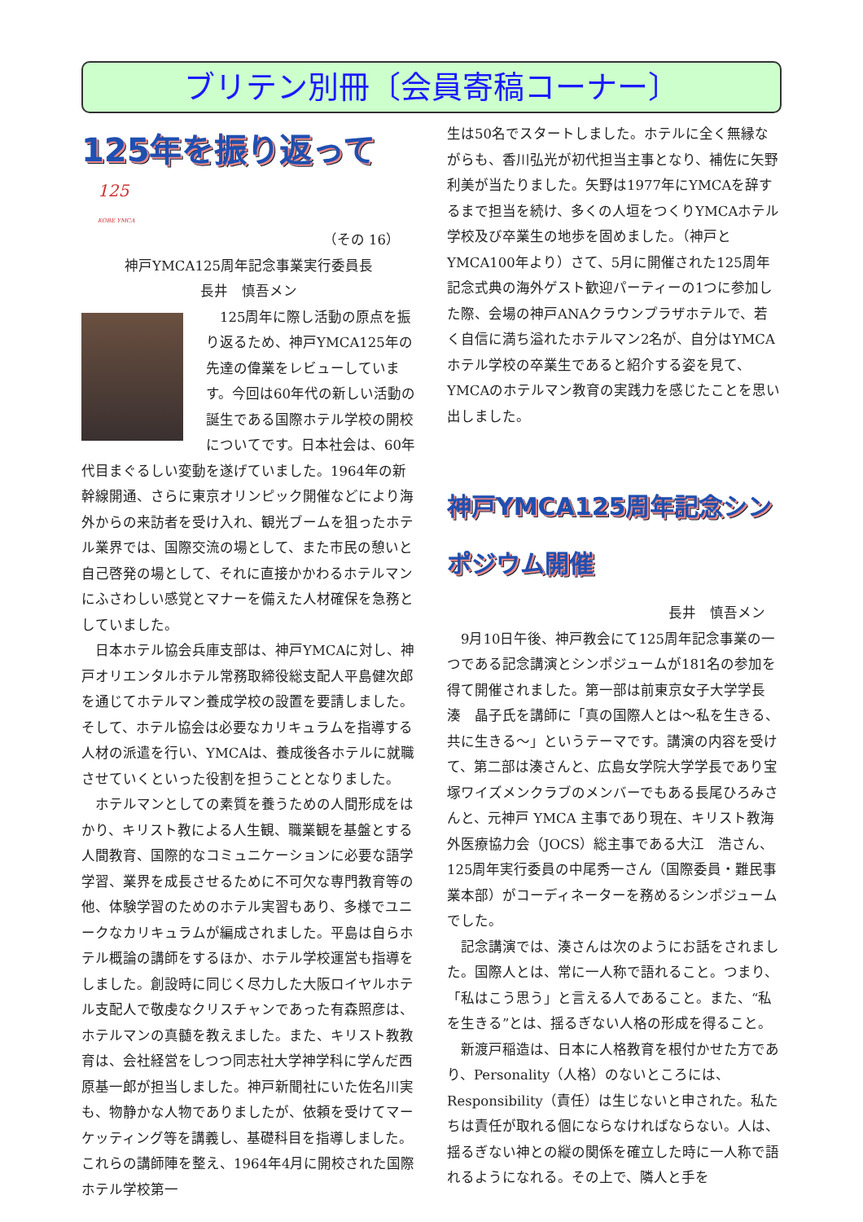ブリテン別冊〔会員寄稿コーナー〕
125年を振り返って 125
KOBE YMCA
（その 16）
神戸YMCA125周年記念事業実行委員長
長井　慎吾メン
　125周年に際し活動の原点を振り返るため、神戸YMCA125年の先達の偉業をレビューしています。今回は60年代の新しい活動の誕生である国際ホテル学校の開校についてです。日本社会は、60年代目まぐるしい変動を遂げていました。1964年の新幹線開通、さらに東京オリンピック開催などにより海外からの来訪者を受け入れ、観光ブームを狙ったホテル業界では、国際交流の場として、また市民の憩いと自己啓発の場として、それに直接かかわるホテルマンにふさわしい感覚とマナーを備えた人材確保を急務としていました。
　日本ホテル協会兵庫支部は、神戸YMCAに対し、神戸オリエンタルホテル常務取締役総支配人平島健次郎を通じてホテルマン養成学校の設置を要請しました。そして、ホテル協会は必要なカリキュラムを指導する人材の派遣を行い、YMCAは、養成後各ホテルに就職させていくといった役割を担うこととなりました。
　ホテルマンとしての素質を養うための人間形成をはかり、キリスト教による人生観、職業観を基盤とする人間教育、国際的なコミュニケーションに必要な語学学習、業界を成長させるために不可欠な専門教育等の他、体験学習のためのホテル実習もあり、多様でユニークなカリキュラムが編成されました。平島は自らホテル概論の講師をするほか、ホテル学校運営も指導をしました。創設時に同じく尽力した大阪ロイヤルホテル支配人で敬虔なクリスチャンであった有森照彦は、ホテルマンの真髄を教えました。また、キリスト教教育は、会社経営をしつつ同志社大学神学科に学んだ西原基一郎が担当しました。神戸新聞社にいた佐名川実も、物静かな人物でありましたが、依頼を受けてマーケッティング等を講義し、基礎科目を指導しました。これらの講師陣を整え、1964年4月に開校された国際ホテル学校第一
生は50名でスタートしました。ホテルに全く無縁ながらも、香川弘光が初代担当主事となり、補佐に矢野利美が当たりました。矢野は1977年にYMCAを辞するまで担当を続け、多くの人垣をつくりYMCAホテル学校及び卒業生の地歩を固めました。（神戸とYMCA100年より）さて、5月に開催された125周年記念式典の海外ゲスト歓迎パーティーの1つに参加した際、会場の神戸ANAクラウンプラザホテルで、若く自信に満ち溢れたホテルマン2名が、自分はYMCAホテル学校の卒業生であると紹介する姿を見て、YMCAのホテルマン教育の実践力を感じたことを思い出しました。
神戸YMCA125周年記念シンポジウム開催
長井　慎吾メン
　9月10日午後、神戸教会にて125周年記念事業の一つである記念講演とシンポジュームが181名の参加を得て開催されました。第一部は前東京女子大学学長　湊　晶子氏を講師に「真の国際人とは～私を生きる、共に生きる～」というテーマです。講演の内容を受けて、第二部は湊さんと、広島女学院大学学長であり宝塚ワイズメンクラブのメンバーでもある長尾ひろみさんと、元神戸 YMCA 主事であり現在、キリスト教海外医療協力会（JOCS）総主事である大江　浩さん、125周年実行委員の中尾秀一さん（国際委員・難民事業本部）がコーディネーターを務めるシンポジュームでした。
　記念講演では、湊さんは次のようにお話をされました。国際人とは、常に一人称で語れること。つまり、「私はこう思う」と言える人であること。また、“私を生きる”とは、揺るぎない人格の形成を得ること。
　新渡戸稲造は、日本に人格教育を根付かせた方であり、Personality（人格）のないところには、Responsibility（責任）は生じないと申された。私たちは責任が取れる個にならなければならない。人は、揺るぎない神との縦の関係を確立した時に一人称で語れるようになれる。その上で、隣人と手を